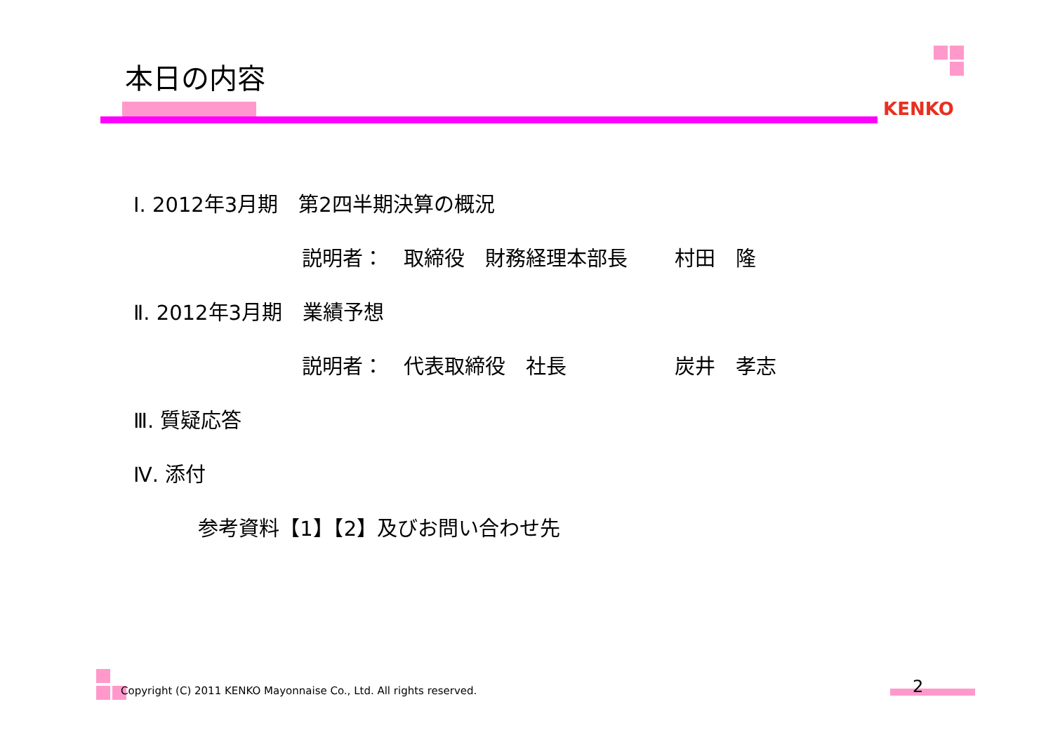本日の内容
KENKO
Ⅰ. 2012年3月期　第2四半期決算の概況
説明者：　取締役　財務経理本部長　　 村田　隆
Ⅱ. 2012年3月期　業績予想
説明者：　代表取締役　社長　　　　　 炭井　孝志
Ⅲ. 質疑応答
Ⅳ. 添付
参考資料【1】【2】及びお問い合わせ先
Copyright (C) 2011 KENKO Mayonnaise Co., Ltd. All rights reserved.
2